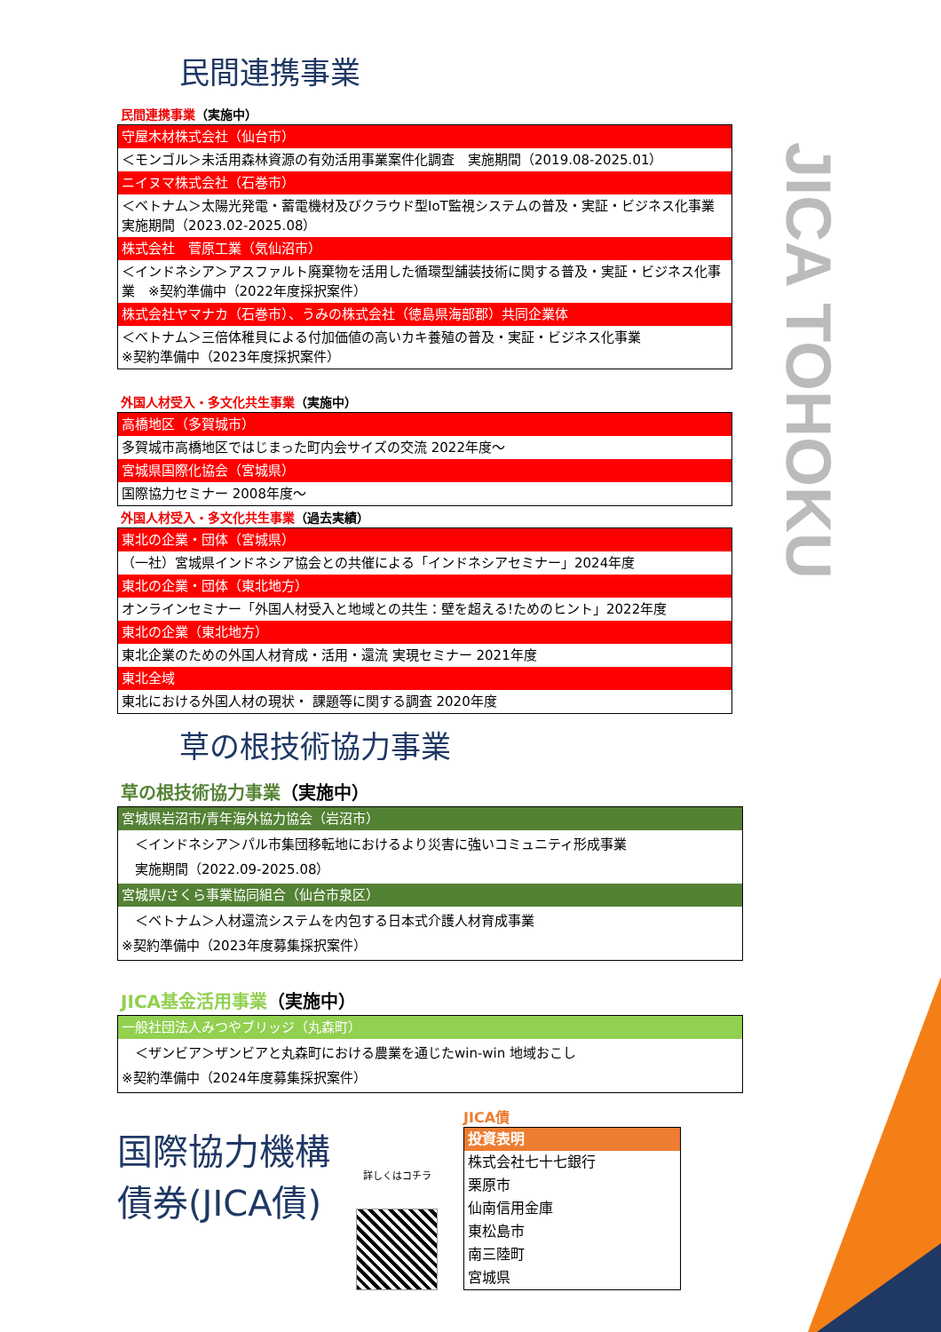JICA TOHOKU
民間連携事業
民間連携事業（実施中）
| 守屋木材株式会社（仙台市） |
| ＜モンゴル＞未活用森林資源の有効活用事業案件化調査 実施期間（2019.08-2025.01） |
| ニイヌマ株式会社（石巻市） |
| ＜ベトナム＞太陽光発電・蓄電機材及びクラウド型IoT監視システムの普及・実証・ビジネス化事業 実施期間（2023.02-2025.08） |
| 株式会社 菅原工業（気仙沼市） |
| ＜インドネシア＞アスファルト廃棄物を活用した循環型舗装技術に関する普及・実証・ビジネス化事業 ※契約準備中（2022年度採択案件） |
| 株式会社ヤマナカ（石巻市）、うみの株式会社（徳島県海部郡）共同企業体 |
| ＜ベトナム＞三倍体稚貝による付加価値の高いカキ養殖の普及・実証・ビジネス化事業 ※契約準備中（2023年度採択案件） |
外国人材受入・多文化共生事業（実施中）
| 高橋地区（多賀城市） |
| 多賀城市高橋地区ではじまった町内会サイズの交流 2022年度～ |
| 宮城県国際化協会（宮城県） |
| 国際協力セミナー 2008年度～ |
外国人材受入・多文化共生事業（過去実績）
| 東北の企業・団体（宮城県） |
| （一社）宮城県インドネシア協会との共催による「インドネシアセミナー」2024年度 |
| 東北の企業・団体（東北地方） |
| オンラインセミナー「外国人材受入と地域との共生：壁を超える!ためのヒント」2022年度 |
| 東北の企業（東北地方） |
| 東北企業のための外国人材育成・活用・還流 実現セミナー 2021年度 |
| 東北全域 |
| 東北における外国人材の現状・ 課題等に関する調査 2020年度 |
草の根技術協力事業
草の根技術協力事業（実施中）
| 宮城県岩沼市/青年海外協力協会（岩沼市） |
| ＜インドネシア＞パル市集団移転地におけるより災害に強いコミュニティ形成事業 実施期間（2022.09-2025.08） |
| 宮城県/さくら事業協同組合（仙台市泉区） |
| ＜ベトナム＞人材還流システムを内包する日本式介護人材育成事業 ※契約準備中（2023年度募集採択案件） |
JICA基金活用事業（実施中）
| 一般社団法人みつやブリッジ（丸森町） |
| ＜ザンビア＞ザンビアと丸森町における農業を通じたwin-win 地域おこし ※契約準備中（2024年度募集採択案件） |
国際協力機構債券(JICA債)
詳しくはコチラ
JICA債
| 投資表明 |
| 株式会社七十七銀行 |
| 栗原市 |
| 仙南信用金庫 |
| 東松島市 |
| 南三陸町 |
| 宮城県 |